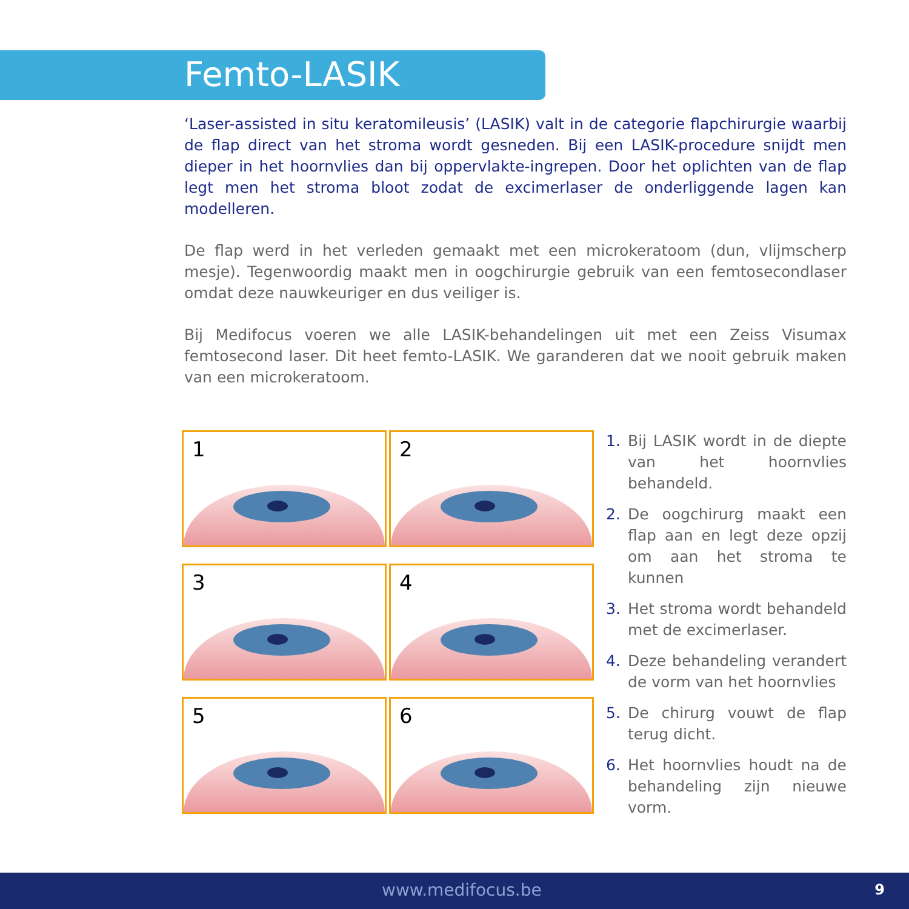Femto-LASIK
‘Laser-assisted in situ keratomileusis’ (LASIK) valt in de categorie flapchirurgie waarbij de flap direct van het stroma wordt gesneden. Bij een LASIK-procedure snijdt men dieper in het hoornvlies dan bij oppervlakte-ingrepen. Door het oplichten van de flap legt men het stroma bloot zodat de excimerlaser de onderliggende lagen kan modelleren.
De flap werd in het verleden gemaakt met een microkeratoom (dun, vlijmscherp mesje). Tegenwoordig maakt men in oogchirurgie gebruik van een femtosecondlaser omdat deze nauwkeuriger en dus veiliger is.
Bij Medifocus voeren we alle LASIK-behandelingen uit met een Zeiss Visumax femtosecond laser. Dit heet femto-LASIK. We garanderen dat we nooit gebruik maken van een microkeratoom.
1
2
3
4
5
6
1. Bij LASIK wordt in de diepte van het hoornvlies behandeld.
2. De oogchirurg maakt een flap aan en legt deze opzij om aan het stroma te kunnen
3. Het stroma wordt behandeld met de excimerlaser.
4. Deze behandeling verandert de vorm van het hoornvlies
5. De chirurg vouwt de flap terug dicht.
6. Het hoornvlies houdt na de behandeling zijn nieuwe vorm.
www.medifocus.be 9